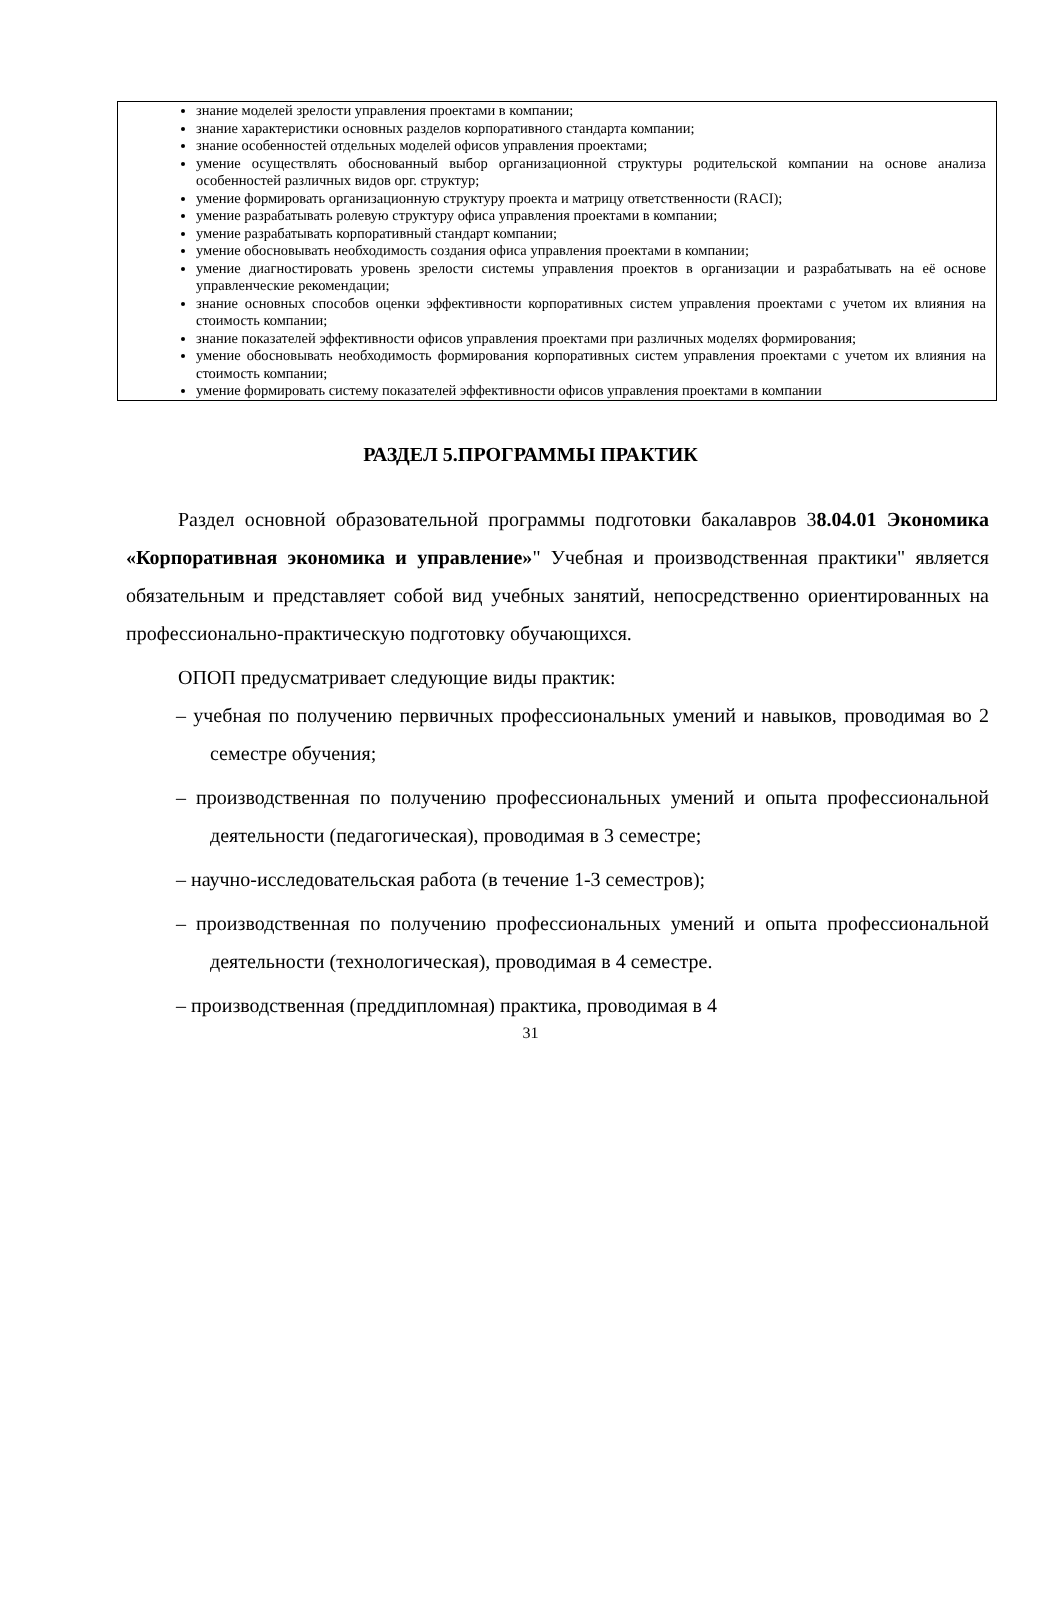знание моделей зрелости управления проектами в компании;
знание характеристики основных разделов корпоративного стандарта компании;
знание особенностей отдельных моделей офисов управления проектами;
умение осуществлять обоснованный выбор организационной структуры родительской компании на основе анализа особенностей различных видов орг. структур;
умение формировать организационную структуру проекта и матрицу ответственности (RACI);
умение разрабатывать ролевую структуру офиса управления проектами в компании;
умение разрабатывать корпоративный стандарт компании;
умение обосновывать необходимость создания офиса управления проектами в компании;
умение диагностировать уровень зрелости системы управления проектов в организации и разрабатывать на её основе управленческие рекомендации;
знание основных способов оценки эффективности корпоративных систем управления проектами с учетом их влияния на стоимость компании;
знание показателей эффективности офисов управления проектами при различных моделях формирования;
умение обосновывать необходимость формирования корпоративных систем управления проектами с учетом их влияния на стоимость компании;
умение формировать систему показателей эффективности офисов управления проектами в компании
РАЗДЕЛ 5.ПРОГРАММЫ ПРАКТИК
Раздел основной образовательной программы подготовки бакалавров 38.04.01 Экономика «Корпоративная экономика и управление»" Учебная и производственная практики" является обязательным и представляет собой вид учебных занятий, непосредственно ориентированных на профессионально-практическую подготовку обучающихся.
ОПОП предусматривает следующие виды практик:
– учебная по получению первичных профессиональных умений и навыков, проводимая во 2 семестре обучения;
– производственная по получению профессиональных умений и опыта профессиональной деятельности (педагогическая), проводимая в 3 семестре;
– научно-исследовательская работа (в течение 1-3 семестров);
– производственная по получению профессиональных умений и опыта профессиональной деятельности (технологическая), проводимая в 4 семестре.
– производственная (преддипломная) практика, проводимая в 4
31